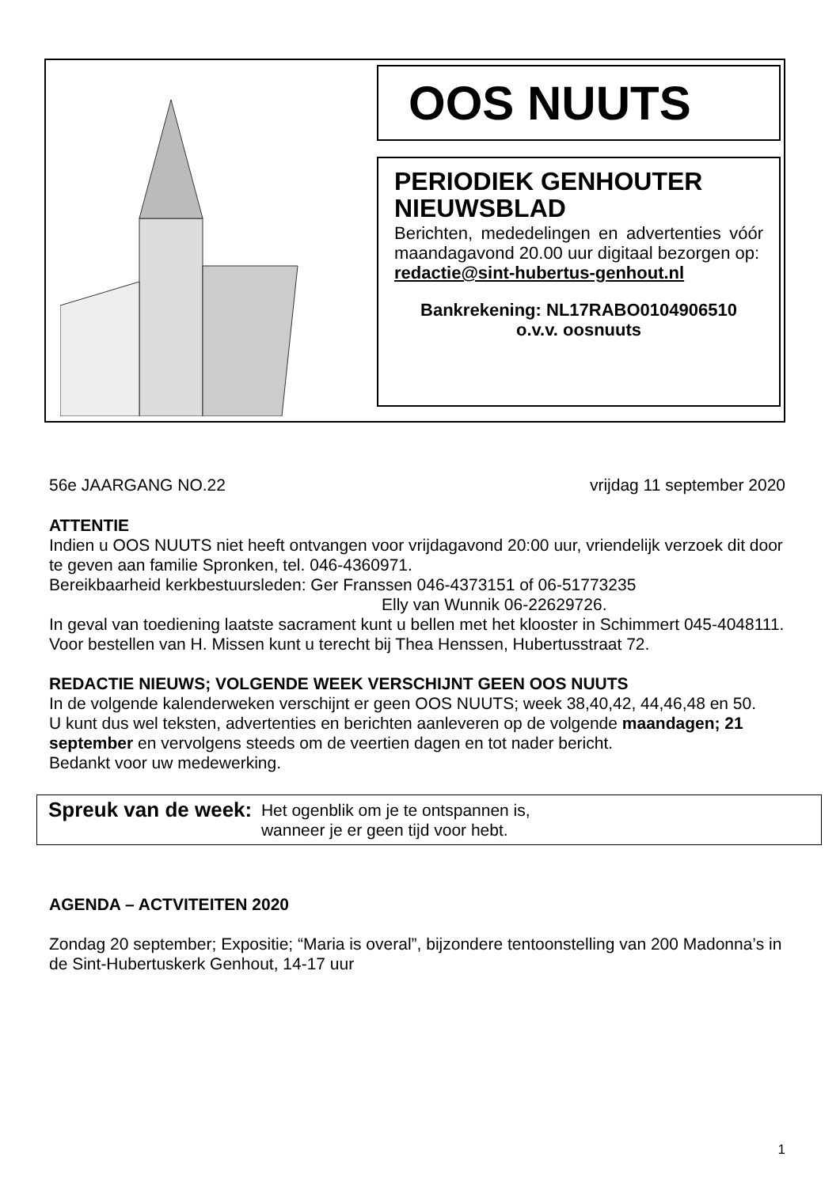OOS NUUTS
PERIODIEK GENHOUTER NIEUWSBLAD
Berichten, mededelingen en advertenties vóór maandagavond 20.00 uur digitaal bezorgen op:
redactie@sint-hubertus-genhout.nl
Bankrekening: NL17RABO0104906510
o.v.v. oosnuuts
56e JAARGANG NO.22 vrijdag 11 september 2020
ATTENTIE
Indien u OOS NUUTS niet heeft ontvangen voor vrijdagavond 20:00 uur, vriendelijk verzoek dit door te geven aan familie Spronken, tel. 046-4360971.
Bereikbaarheid kerkbestuursleden: Ger Franssen 046-4373151 of 06-51773235
Elly van Wunnik 06-22629726.
In geval van toediening laatste sacrament kunt u bellen met het klooster in Schimmert 045-4048111.
Voor bestellen van H. Missen kunt u terecht bij Thea Henssen, Hubertusstraat 72.
REDACTIE NIEUWS; VOLGENDE WEEK VERSCHIJNT GEEN OOS NUUTS
In de volgende kalenderweken verschijnt er geen OOS NUUTS; week 38,40,42, 44,46,48 en 50. U kunt dus wel teksten, advertenties en berichten aanleveren op de volgende maandagen; 21 september en vervolgens steeds om de veertien dagen en tot nader bericht.
Bedankt voor uw medewerking.
Spreuk van de week: Het ogenblik om je te ontspannen is,
wanneer je er geen tijd voor hebt.
AGENDA – ACTVITEITEN 2020
Zondag 20 september; Expositie; “Maria is overal”, bijzondere tentoonstelling van 200 Madonna’s in de Sint-Hubertuskerk Genhout, 14-17 uur
1